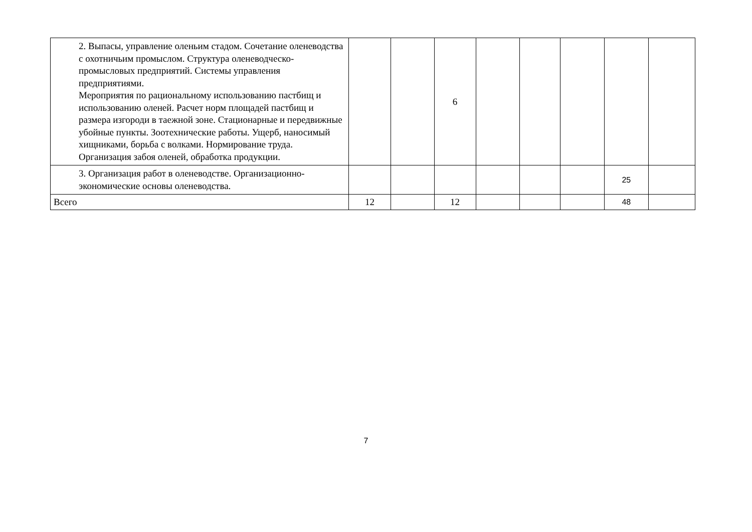| 2. Выпасы, управление оленьим стадом. Сочетание оленеводства с охотничьим промыслом. Структура оленеводческо-промысловых предприятий. Системы управления предприятиями. Мероприятия по рациональному использованию пастбищ и использованию оленей. Расчет норм площадей пастбищ и размера изгороди в таежной зоне. Стационарные и передвижные убойные пункты. Зоотехнические работы. Ущерб, наносимый хищниками, борьба с волками. Нормирование труда. Организация забоя оленей, обработка продукции. | | | 6 | | | | | |
| 3. Организация работ в оленеводстве. Организационно-экономические основы оленеводства. | | | | | | | 25 | |
| Всего | 12 | | 12 | | | | 48 | |
7